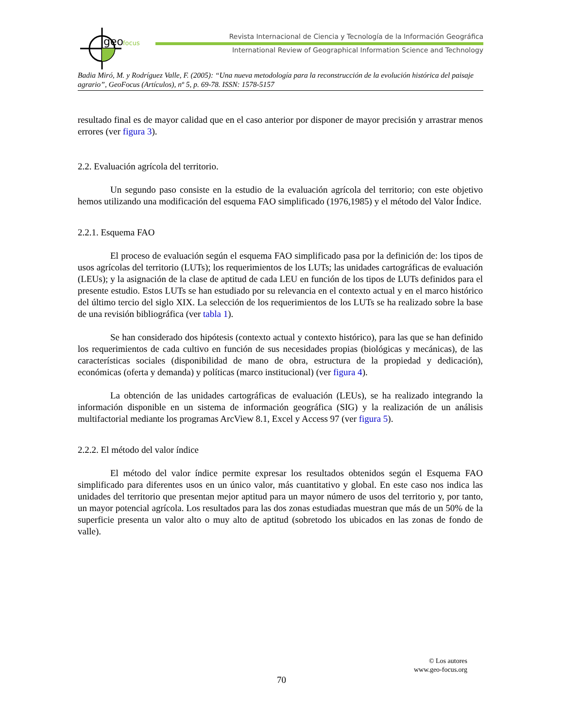geo
focus
Revista Internacional de Ciencia y Tecnología de la Información Geográfica
International Review of Geographical Information Science and Technology
Badia Miró, M. y Rodríguez Valle, F. (2005): “Una nueva metodología para la reconstrucción de la evolución histórica del paisaje agrario”, GeoFocus (Artículos), nº 5, p. 69-78. ISSN: 1578-5157
resultado final es de mayor calidad que en el caso anterior por disponer de mayor precisión y arrastrar menos errores (ver figura 3).
2.2. Evaluación agrícola del territorio.
Un segundo paso consiste en la estudio de la evaluación agrícola del territorio; con este objetivo hemos utilizando una modificación del esquema FAO simplificado (1976,1985) y el método del Valor Índice.
2.2.1. Esquema FAO
El proceso de evaluación según el esquema FAO simplificado pasa por la definición de: los tipos de usos agrícolas del territorio (LUTs); los requerimientos de los LUTs; las unidades cartográficas de evaluación (LEUs); y la asignación de la clase de aptitud de cada LEU en función de los tipos de LUTs definidos para el presente estudio. Estos LUTs se han estudiado por su relevancia en el contexto actual y en el marco histórico del último tercio del siglo XIX. La selección de los requerimientos de los LUTs se ha realizado sobre la base de una revisión bibliográfica (ver tabla 1).
Se han considerado dos hipótesis (contexto actual y contexto histórico), para las que se han definido los requerimientos de cada cultivo en función de sus necesidades propias (biológicas y mecánicas), de las características sociales (disponibilidad de mano de obra, estructura de la propiedad y dedicación), económicas (oferta y demanda) y políticas (marco institucional) (ver figura 4).
La obtención de las unidades cartográficas de evaluación (LEUs), se ha realizado integrando la información disponible en un sistema de información geográfica (SIG) y la realización de un análisis multifactorial mediante los programas ArcView 8.1, Excel y Access 97 (ver figura 5).
2.2.2. El método del valor índice
El método del valor índice permite expresar los resultados obtenidos según el Esquema FAO simplificado para diferentes usos en un único valor, más cuantitativo y global. En este caso nos indica las unidades del territorio que presentan mejor aptitud para un mayor número de usos del territorio y, por tanto, un mayor potencial agrícola. Los resultados para las dos zonas estudiadas muestran que más de un 50% de la superficie presenta un valor alto o muy alto de aptitud (sobretodo los ubicados en las zonas de fondo de valle).
© Los autores
www.geo-focus.org
70